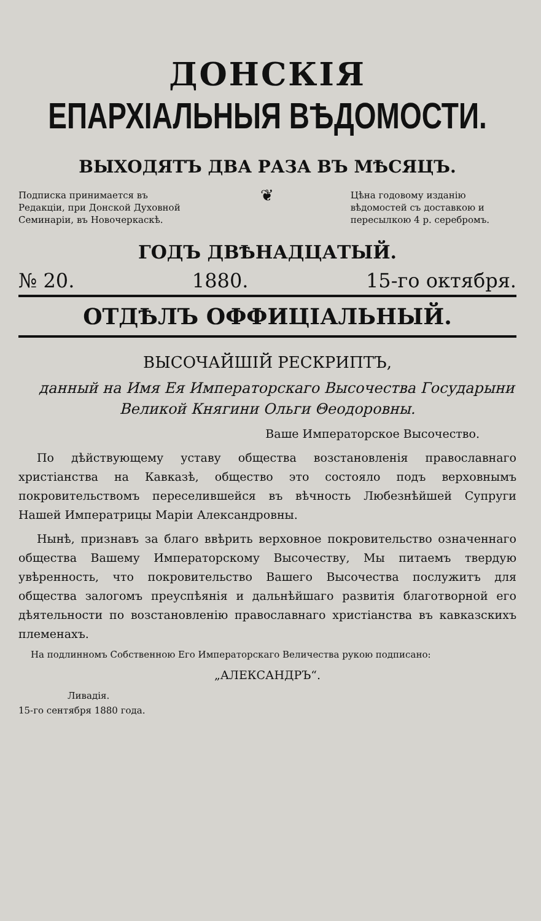ДОНСКІЯ
ЕПАРХІАЛЬНЫЯ ВѢДОМОСТИ.
ВЫХОДЯТЪ ДВА РАЗА ВЪ МѢСЯЦЪ.
Подписка принимается въ Редакціи, при Донской Духовной Семинаріи, въ Новочеркаскѣ.
❦
Цѣна годовому изданію вѣдомостей съ доставкою и пересылкою 4 р. серебромъ.
ГОДЪ ДВѢНАДЦАТЫЙ.
№ 20. 1880. 15-го октября.
ОТДѢЛЪ ОФФИЦІАЛЬНЫЙ.
ВЫСОЧАЙШІЙ РЕСКРИПТЪ,
данный на Имя Ея Императорскаго Высочества Государыни Великой Княгини Ольги Θеодоровны.
Ваше Императорское Высочество.
По дѣйствующему уставу общества возстановленія православнаго христіанства на Кавказѣ, общество это состояло подъ верховнымъ покровительствомъ переселившейся въ вѣчность Любезнѣйшей Супруги Нашей Императрицы Маріи Александровны.
Нынѣ, признавъ за благо ввѣрить верховное покровительство означеннаго общества Вашему Императорскому Высочеству, Мы питаемъ твердую увѣренность, что покровительство Вашего Высочества послужитъ для общества залогомъ преуспѣянія и дальнѣйшаго развитія благотворной его дѣятельности по возстановленію православнаго христіанства въ кавказскихъ племенахъ.
На подлинномъ Собственною Его Императорскаго Величества рукою подписано:
„АЛЕКСАНДРЪ“.
Ливадія.
15-го сентября 1880 года.